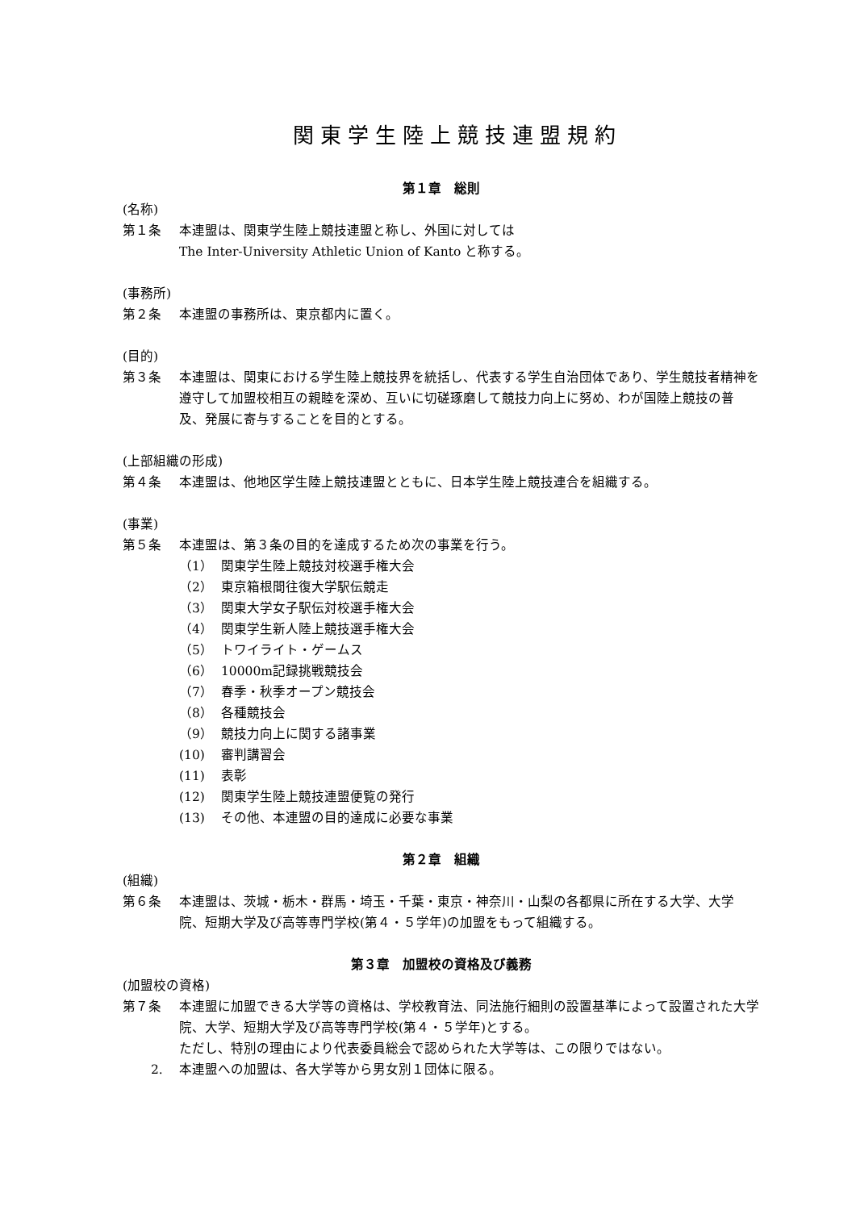関東学生陸上競技連盟規約
第１章　総則
(名称)
第１条 本連盟は、関東学生陸上競技連盟と称し、外国に対しては
The Inter-University Athletic Union of Kanto と称する。
(事務所)
第２条 本連盟の事務所は、東京都内に置く。
(目的)
第３条 本連盟は、関東における学生陸上競技界を統括し、代表する学生自治団体であり、学生競技者精神を遵守して加盟校相互の親睦を深め、互いに切磋琢磨して競技力向上に努め、わが国陸上競技の普及、発展に寄与することを目的とする。
(上部組織の形成)
第４条 本連盟は、他地区学生陸上競技連盟とともに、日本学生陸上競技連合を組織する。
(事業)
第５条 本連盟は、第３条の目的を達成するため次の事業を行う。
（1） 関東学生陸上競技対校選手権大会
（2） 東京箱根間往復大学駅伝競走
（3） 関東大学女子駅伝対校選手権大会
（4） 関東学生新人陸上競技選手権大会
（5） トワイライト・ゲームス
（6） 10000m記録挑戦競技会
（7） 春季・秋季オープン競技会
（8） 各種競技会
（9） 競技力向上に関する諸事業
(10) 審判講習会
(11) 表彰
(12) 関東学生陸上競技連盟便覧の発行
(13) その他、本連盟の目的達成に必要な事業
第２章　組織
(組織)
第６条 本連盟は、茨城・栃木・群馬・埼玉・千葉・東京・神奈川・山梨の各都県に所在する大学、大学院、短期大学及び高等専門学校(第４・５学年)の加盟をもって組織する。
第３章　加盟校の資格及び義務
(加盟校の資格)
第７条 本連盟に加盟できる大学等の資格は、学校教育法、同法施行細則の設置基準によって設置された大学院、大学、短期大学及び高等専門学校(第４・５学年)とする。
ただし、特別の理由により代表委員総会で認められた大学等は、この限りではない。
2. 本連盟への加盟は、各大学等から男女別１団体に限る。